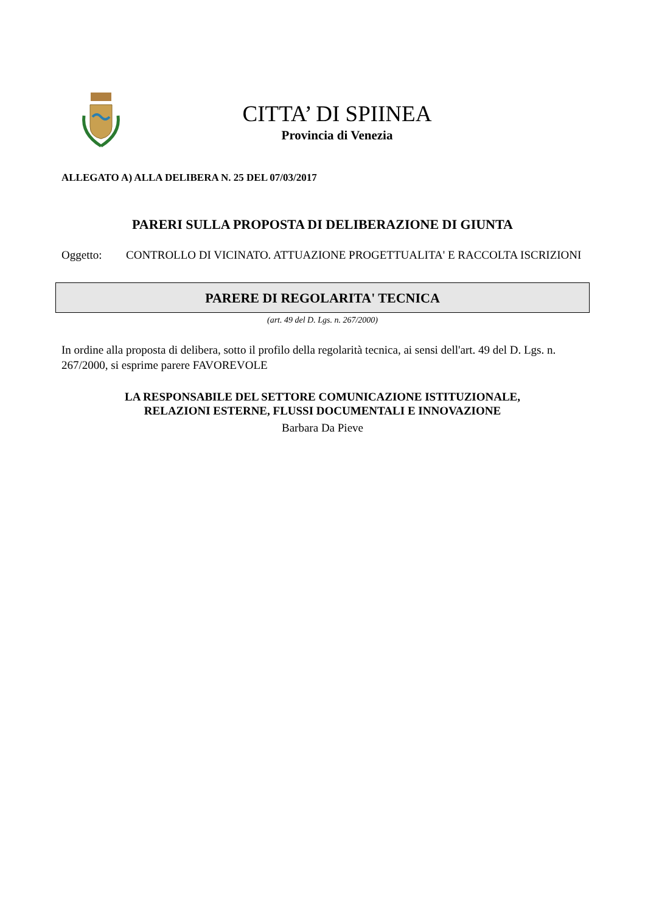CITTA’ DI SPIINEA
Provincia di Venezia
ALLEGATO A) ALLA DELIBERA N. 25 DEL 07/03/2017
PARERI SULLA PROPOSTA DI DELIBERAZIONE DI GIUNTA
Oggetto: CONTROLLO DI VICINATO. ATTUAZIONE PROGETTUALITA' E RACCOLTA ISCRIZIONI
PARERE DI REGOLARITA' TECNICA
(art. 49 del D. Lgs. n. 267/2000)
In ordine alla proposta di delibera, sotto il profilo della regolarità tecnica, ai sensi dell'art. 49 del D. Lgs. n. 267/2000, si esprime parere FAVOREVOLE
LA RESPONSABILE DEL SETTORE COMUNICAZIONE ISTITUZIONALE,
RELAZIONI ESTERNE, FLUSSI DOCUMENTALI E INNOVAZIONE
Barbara Da Pieve